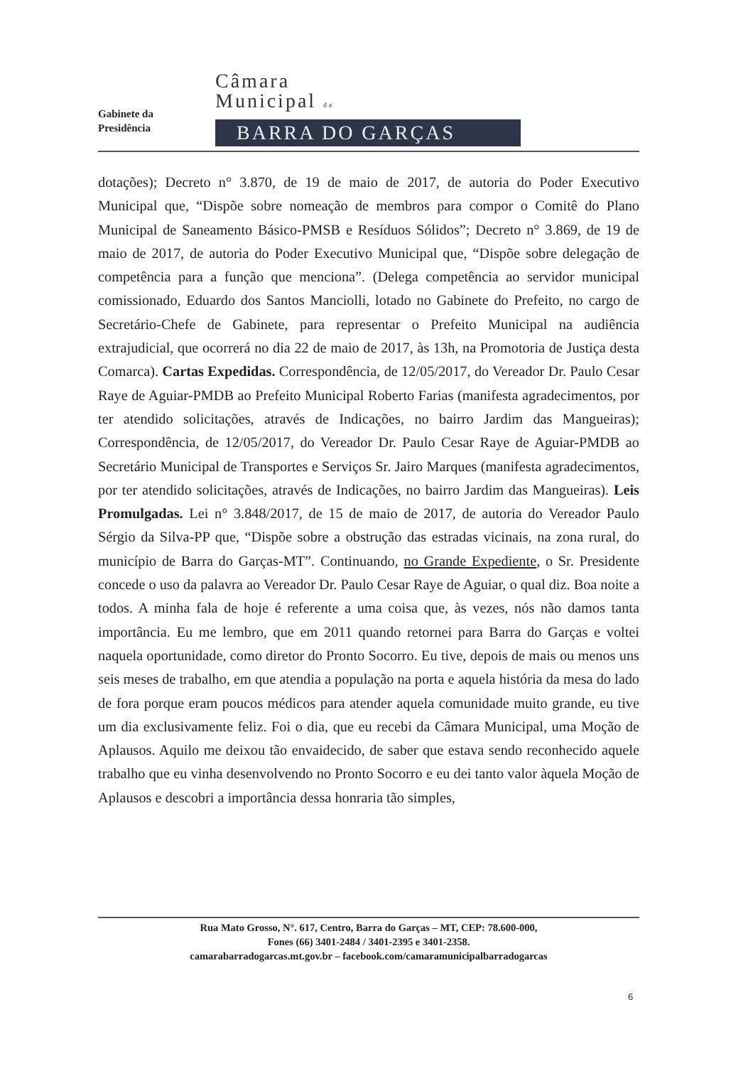Gabinete da
Presidência
Câmara
Municipal de
BARRA DO GARÇAS
dotações); Decreto n° 3.870, de 19 de maio de 2017, de autoria do Poder Executivo Municipal que, “Dispõe sobre nomeação de membros para compor o Comitê do Plano Municipal de Saneamento Básico-PMSB e Resíduos Sólidos”; Decreto n° 3.869, de 19 de maio de 2017, de autoria do Poder Executivo Municipal que, “Dispõe sobre delegação de competência para a função que menciona”. (Delega competência ao servidor municipal comissionado, Eduardo dos Santos Manciolli, lotado no Gabinete do Prefeito, no cargo de Secretário-Chefe de Gabinete, para representar o Prefeito Municipal na audiência extrajudicial, que ocorrerá no dia 22 de maio de 2017, às 13h, na Promotoria de Justiça desta Comarca). Cartas Expedidas. Correspondência, de 12/05/2017, do Vereador Dr. Paulo Cesar Raye de Aguiar-PMDB ao Prefeito Municipal Roberto Farias (manifesta agradecimentos, por ter atendido solicitações, através de Indicações, no bairro Jardim das Mangueiras); Correspondência, de 12/05/2017, do Vereador Dr. Paulo Cesar Raye de Aguiar-PMDB ao Secretário Municipal de Transportes e Serviços Sr. Jairo Marques (manifesta agradecimentos, por ter atendido solicitações, através de Indicações, no bairro Jardim das Mangueiras). Leis Promulgadas. Lei n° 3.848/2017, de 15 de maio de 2017, de autoria do Vereador Paulo Sérgio da Silva-PP que, “Dispõe sobre a obstrução das estradas vicinais, na zona rural, do município de Barra do Garças-MT”. Continuando, no Grande Expediente, o Sr. Presidente concede o uso da palavra ao Vereador Dr. Paulo Cesar Raye de Aguiar, o qual diz. Boa noite a todos. A minha fala de hoje é referente a uma coisa que, às vezes, nós não damos tanta importância. Eu me lembro, que em 2011 quando retornei para Barra do Garças e voltei naquela oportunidade, como diretor do Pronto Socorro. Eu tive, depois de mais ou menos uns seis meses de trabalho, em que atendia a população na porta e aquela história da mesa do lado de fora porque eram poucos médicos para atender aquela comunidade muito grande, eu tive um dia exclusivamente feliz. Foi o dia, que eu recebi da Câmara Municipal, uma Moção de Aplausos. Aquilo me deixou tão envaidecido, de saber que estava sendo reconhecido aquele trabalho que eu vinha desenvolvendo no Pronto Socorro e eu dei tanto valor àquela Moção de Aplausos e descobri a importância dessa honraria tão simples,
Rua Mato Grosso, N°. 617, Centro, Barra do Garças – MT, CEP: 78.600-000,
Fones (66) 3401-2484 / 3401-2395 e 3401-2358.
camarabarradogarcas.mt.gov.br – facebook.com/camaramunicipalbarradogarcas
6